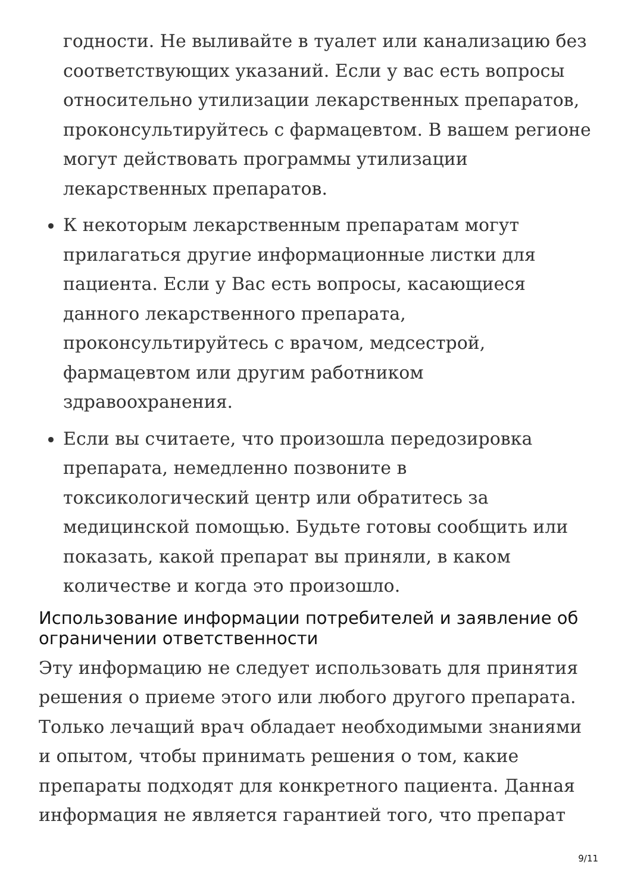годности. Не выливайте в туалет или канализацию без соответствующих указаний. Если у вас есть вопросы относительно утилизации лекарственных препаратов, проконсультируйтесь с фармацевтом. В вашем регионе могут действовать программы утилизации лекарственных препаратов.
К некоторым лекарственным препаратам могут прилагаться другие информационные листки для пациента. Если у Вас есть вопросы, касающиеся данного лекарственного препарата, проконсультируйтесь с врачом, медсестрой, фармацевтом или другим работником здравоохранения.
Если вы считаете, что произошла передозировка препарата, немедленно позвоните в токсикологический центр или обратитесь за медицинской помощью. Будьте готовы сообщить или показать, какой препарат вы приняли, в каком количестве и когда это произошло.
Использование информации потребителей и заявление об ограничении ответственности
Эту информацию не следует использовать для принятия решения о приеме этого или любого другого препарата. Только лечащий врач обладает необходимыми знаниями и опытом, чтобы принимать решения о том, какие препараты подходят для конкретного пациента. Данная информация не является гарантией того, что препарат
9/11